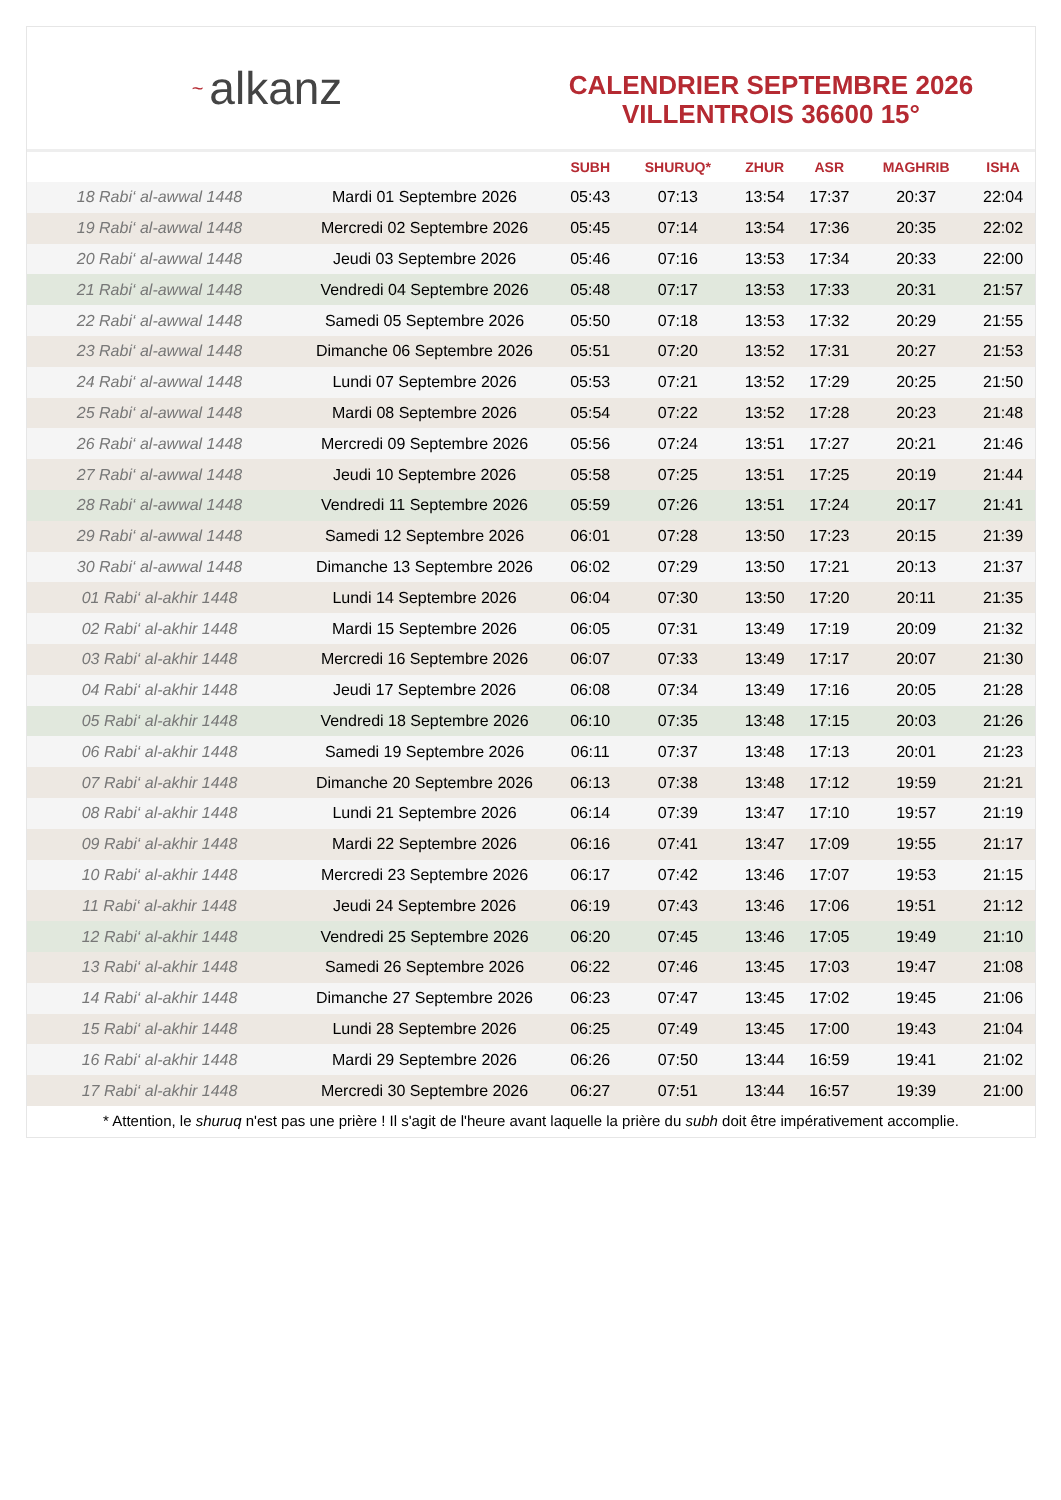~ alkanz
CALENDRIER SEPTEMBRE 2026
VILLENTROIS 36600 15°
| | | SUBH | SHURUQ* | ZHUR | ASR | MAGHRIB | ISHA |
| --- | --- | --- | --- | --- | --- | --- | --- |
| 18 Rabi‘ al-awwal 1448 | Mardi 01 Septembre 2026 | 05:43 | 07:13 | 13:54 | 17:37 | 20:37 | 22:04 |
| 19 Rabi‘ al-awwal 1448 | Mercredi 02 Septembre 2026 | 05:45 | 07:14 | 13:54 | 17:36 | 20:35 | 22:02 |
| 20 Rabi‘ al-awwal 1448 | Jeudi 03 Septembre 2026 | 05:46 | 07:16 | 13:53 | 17:34 | 20:33 | 22:00 |
| 21 Rabi‘ al-awwal 1448 | Vendredi 04 Septembre 2026 | 05:48 | 07:17 | 13:53 | 17:33 | 20:31 | 21:57 |
| 22 Rabi‘ al-awwal 1448 | Samedi 05 Septembre 2026 | 05:50 | 07:18 | 13:53 | 17:32 | 20:29 | 21:55 |
| 23 Rabi‘ al-awwal 1448 | Dimanche 06 Septembre 2026 | 05:51 | 07:20 | 13:52 | 17:31 | 20:27 | 21:53 |
| 24 Rabi‘ al-awwal 1448 | Lundi 07 Septembre 2026 | 05:53 | 07:21 | 13:52 | 17:29 | 20:25 | 21:50 |
| 25 Rabi‘ al-awwal 1448 | Mardi 08 Septembre 2026 | 05:54 | 07:22 | 13:52 | 17:28 | 20:23 | 21:48 |
| 26 Rabi‘ al-awwal 1448 | Mercredi 09 Septembre 2026 | 05:56 | 07:24 | 13:51 | 17:27 | 20:21 | 21:46 |
| 27 Rabi‘ al-awwal 1448 | Jeudi 10 Septembre 2026 | 05:58 | 07:25 | 13:51 | 17:25 | 20:19 | 21:44 |
| 28 Rabi‘ al-awwal 1448 | Vendredi 11 Septembre 2026 | 05:59 | 07:26 | 13:51 | 17:24 | 20:17 | 21:41 |
| 29 Rabi‘ al-awwal 1448 | Samedi 12 Septembre 2026 | 06:01 | 07:28 | 13:50 | 17:23 | 20:15 | 21:39 |
| 30 Rabi‘ al-awwal 1448 | Dimanche 13 Septembre 2026 | 06:02 | 07:29 | 13:50 | 17:21 | 20:13 | 21:37 |
| 01 Rabi‘ al-akhir 1448 | Lundi 14 Septembre 2026 | 06:04 | 07:30 | 13:50 | 17:20 | 20:11 | 21:35 |
| 02 Rabi‘ al-akhir 1448 | Mardi 15 Septembre 2026 | 06:05 | 07:31 | 13:49 | 17:19 | 20:09 | 21:32 |
| 03 Rabi‘ al-akhir 1448 | Mercredi 16 Septembre 2026 | 06:07 | 07:33 | 13:49 | 17:17 | 20:07 | 21:30 |
| 04 Rabi‘ al-akhir 1448 | Jeudi 17 Septembre 2026 | 06:08 | 07:34 | 13:49 | 17:16 | 20:05 | 21:28 |
| 05 Rabi‘ al-akhir 1448 | Vendredi 18 Septembre 2026 | 06:10 | 07:35 | 13:48 | 17:15 | 20:03 | 21:26 |
| 06 Rabi‘ al-akhir 1448 | Samedi 19 Septembre 2026 | 06:11 | 07:37 | 13:48 | 17:13 | 20:01 | 21:23 |
| 07 Rabi‘ al-akhir 1448 | Dimanche 20 Septembre 2026 | 06:13 | 07:38 | 13:48 | 17:12 | 19:59 | 21:21 |
| 08 Rabi‘ al-akhir 1448 | Lundi 21 Septembre 2026 | 06:14 | 07:39 | 13:47 | 17:10 | 19:57 | 21:19 |
| 09 Rabi‘ al-akhir 1448 | Mardi 22 Septembre 2026 | 06:16 | 07:41 | 13:47 | 17:09 | 19:55 | 21:17 |
| 10 Rabi‘ al-akhir 1448 | Mercredi 23 Septembre 2026 | 06:17 | 07:42 | 13:46 | 17:07 | 19:53 | 21:15 |
| 11 Rabi‘ al-akhir 1448 | Jeudi 24 Septembre 2026 | 06:19 | 07:43 | 13:46 | 17:06 | 19:51 | 21:12 |
| 12 Rabi‘ al-akhir 1448 | Vendredi 25 Septembre 2026 | 06:20 | 07:45 | 13:46 | 17:05 | 19:49 | 21:10 |
| 13 Rabi‘ al-akhir 1448 | Samedi 26 Septembre 2026 | 06:22 | 07:46 | 13:45 | 17:03 | 19:47 | 21:08 |
| 14 Rabi‘ al-akhir 1448 | Dimanche 27 Septembre 2026 | 06:23 | 07:47 | 13:45 | 17:02 | 19:45 | 21:06 |
| 15 Rabi‘ al-akhir 1448 | Lundi 28 Septembre 2026 | 06:25 | 07:49 | 13:45 | 17:00 | 19:43 | 21:04 |
| 16 Rabi‘ al-akhir 1448 | Mardi 29 Septembre 2026 | 06:26 | 07:50 | 13:44 | 16:59 | 19:41 | 21:02 |
| 17 Rabi‘ al-akhir 1448 | Mercredi 30 Septembre 2026 | 06:27 | 07:51 | 13:44 | 16:57 | 19:39 | 21:00 |
* Attention, le shuruq n'est pas une prière ! Il s'agit de l'heure avant laquelle la prière du subh doit être impérativement accomplie.